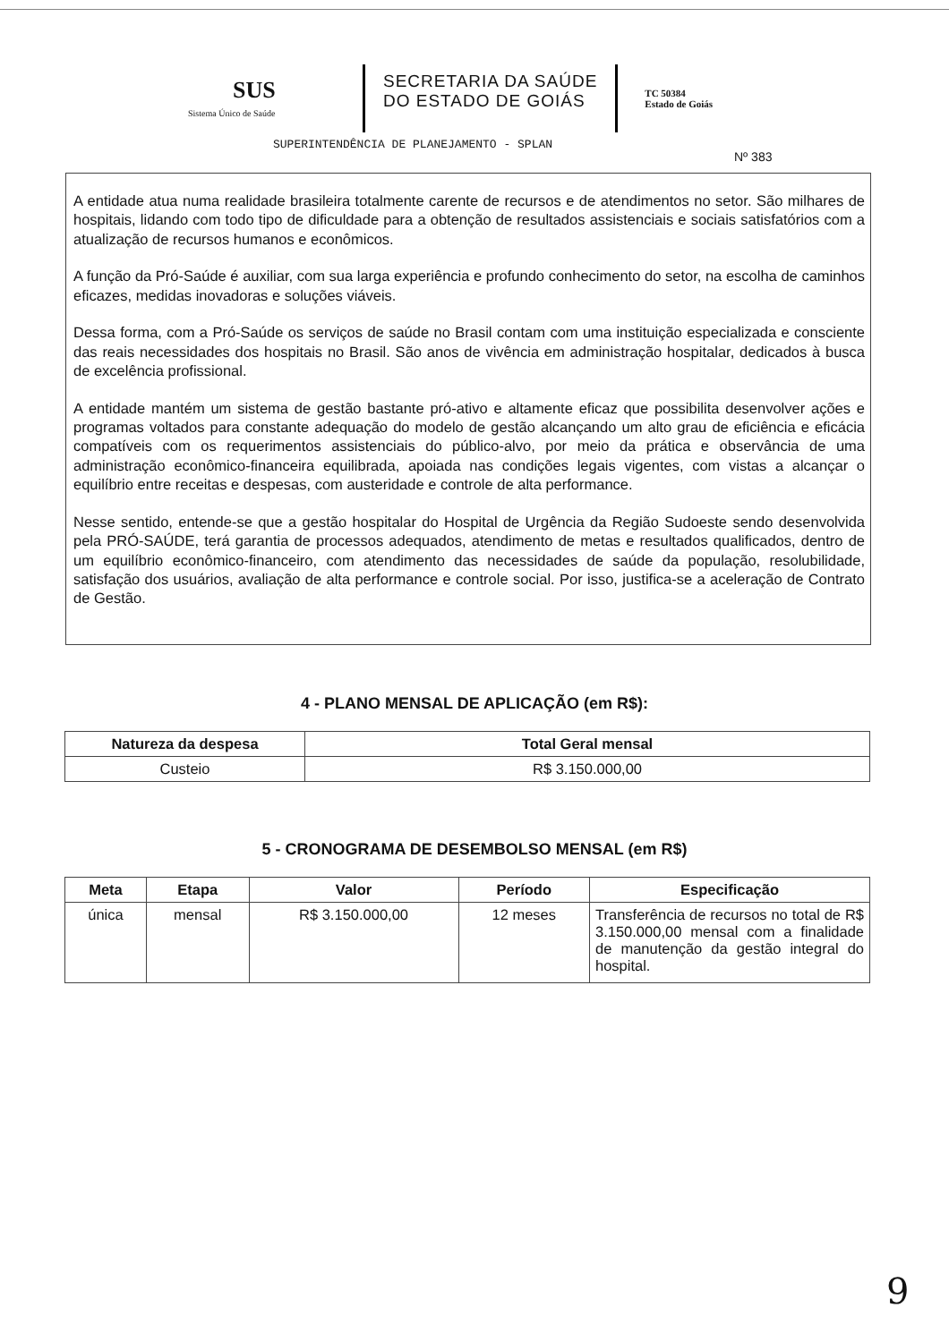SUS
Sistema Único de Saúde
SECRETARIA DA SAÚDE
DO ESTADO DE GOIÁS
TC 50384
Estado de Goiás
SUPERINTENDÊNCIA DE PLANEJAMENTO - SPLAN
Nº 383
A entidade atua numa realidade brasileira totalmente carente de recursos e de atendimentos no setor. São milhares de hospitais, lidando com todo tipo de dificuldade para a obtenção de resultados assistenciais e sociais satisfatórios com a atualização de recursos humanos e econômicos.
A função da Pró-Saúde é auxiliar, com sua larga experiência e profundo conhecimento do setor, na escolha de caminhos eficazes, medidas inovadoras e soluções viáveis.
Dessa forma, com a Pró-Saúde os serviços de saúde no Brasil contam com uma instituição especializada e consciente das reais necessidades dos hospitais no Brasil. São anos de vivência em administração hospitalar, dedicados à busca de excelência profissional.
A entidade mantém um sistema de gestão bastante pró-ativo e altamente eficaz que possibilita desenvolver ações e programas voltados para constante adequação do modelo de gestão alcançando um alto grau de eficiência e eficácia compatíveis com os requerimentos assistenciais do público-alvo, por meio da prática e observância de uma administração econômico-financeira equilibrada, apoiada nas condições legais vigentes, com vistas a alcançar o equilíbrio entre receitas e despesas, com austeridade e controle de alta performance.
Nesse sentido, entende-se que a gestão hospitalar do Hospital de Urgência da Região Sudoeste sendo desenvolvida pela PRÓ-SAÚDE, terá garantia de processos adequados, atendimento de metas e resultados qualificados, dentro de um equilíbrio econômico-financeiro, com atendimento das necessidades de saúde da população, resolubilidade, satisfação dos usuários, avaliação de alta performance e controle social. Por isso, justifica-se a aceleração de Contrato de Gestão.
4 - PLANO MENSAL DE APLICAÇÃO (em R$):
| Natureza da despesa | Total Geral mensal |
| --- | --- |
| Custeio | R$ 3.150.000,00 |
5 - CRONOGRAMA DE DESEMBOLSO MENSAL (em R$)
| Meta | Etapa | Valor | Período | Especificação |
| --- | --- | --- | --- | --- |
| única | mensal | R$ 3.150.000,00 | 12 meses | Transferência de recursos no total de R$ 3.150.000,00 mensal com a finalidade de manutenção da gestão integral do hospital. |
9